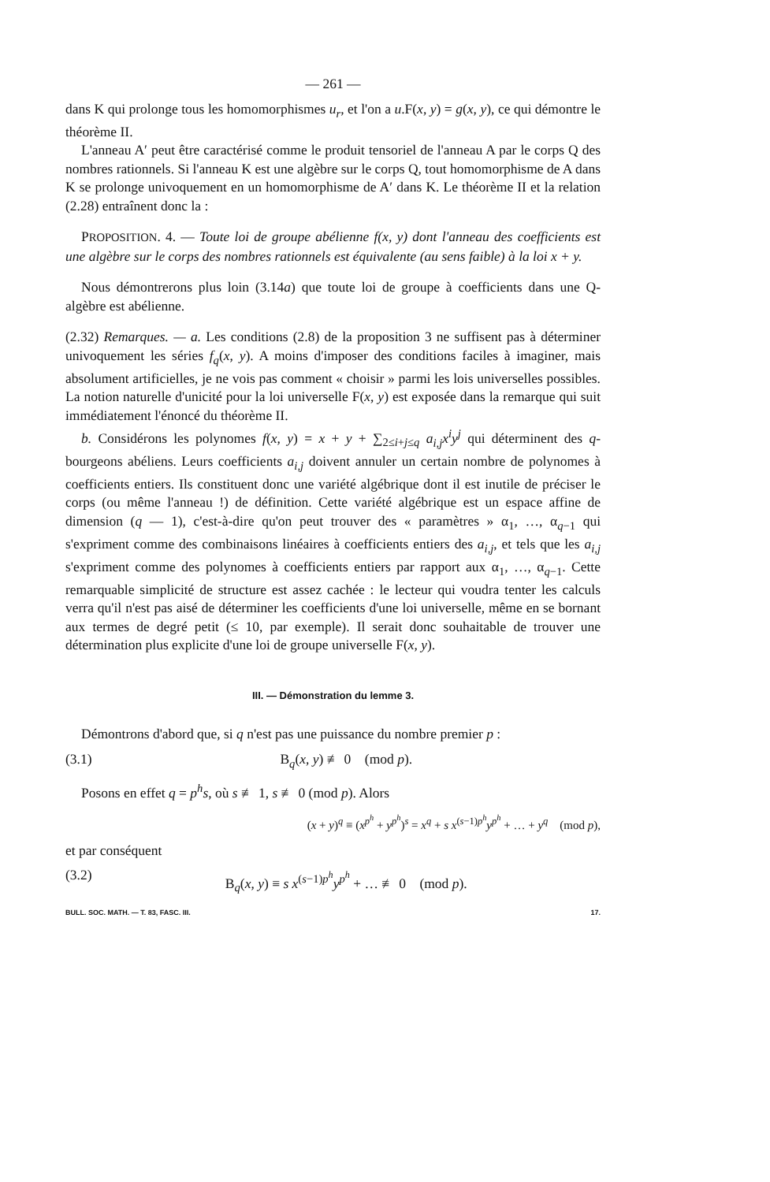— 261 —
dans K qui prolonge tous les homomorphismes u<sub>r</sub>, et l'on a u.F(x, y) = g(x, y), ce qui démontre le théorème II.
L'anneau A′ peut être caractérisé comme le produit tensoriel de l'anneau A par le corps Q des nombres rationnels. Si l'anneau K est une algèbre sur le corps Q, tout homomorphisme de A dans K se prolonge univoquement en un homomorphisme de A′ dans K. Le théorème II et la relation (2.28) entraînent donc la :
PROPOSITION. 4. — Toute loi de groupe abélienne f(x, y) dont l'anneau des coefficients est une algèbre sur le corps des nombres rationnels est équivalente (au sens faible) à la loi x + y.
Nous démontrerons plus loin (3.14a) que toute loi de groupe à coefficients dans une Q-algèbre est abélienne.
(2.32) Remarques. — a. Les conditions (2.8) de la proposition 3 ne suffisent pas à déterminer univoquement les séries f<sub>q</sub>(x, y). A moins d'imposer des conditions faciles à imaginer, mais absolument artificielles, je ne vois pas comment « choisir » parmi les lois universelles possibles. La notion naturelle d'unicité pour la loi universelle F(x, y) est exposée dans la remarque qui suit immédiatement l'énoncé du théorème II.
b. Considérons les polynomes f(x, y) = x + y + ∑<sub>2≤i+j≤q</sub> a<sub>i,j</sub>x<sup>i</sup>y<sup>j</sup> qui déterminent des q-bourgeons abéliens. Leurs coefficients a<sub>i,j</sub> doivent annuler un certain nombre de polynomes à coefficients entiers. Ils constituent donc une variété algébrique dont il est inutile de préciser le corps (ou même l'anneau !) de définition. Cette variété algébrique est un espace affine de dimension (q — 1), c'est-à-dire qu'on peut trouver des « paramètres » α<sub>1</sub>, …, α<sub>q−1</sub> qui s'expriment comme des combinaisons linéaires à coefficients entiers des a<sub>i,j</sub>, et tels que les a<sub>i,j</sub> s'expriment comme des polynomes à coefficients entiers par rapport aux α<sub>1</sub>, …, α<sub>q−1</sub>. Cette remarquable simplicité de structure est assez cachée : le lecteur qui voudra tenter les calculs verra qu'il n'est pas aisé de déterminer les coefficients d'une loi universelle, même en se bornant aux termes de degré petit (≤ 10, par exemple). Il serait donc souhaitable de trouver une détermination plus explicite d'une loi de groupe universelle F(x, y).
III. — Démonstration du lemme 3.
Démontrons d'abord que, si q n'est pas une puissance du nombre premier p :
(3.1) B<sub>q</sub>(x, y) ≢ 0 (mod p).
Posons en effet q = p<sup>h</sup>s, où s ≢ 1, s ≢ 0 (mod p). Alors
(x + y)<sup>q</sup> ≡ (x<sup>p<sup>h</sup></sup> + y<sup>p<sup>h</sup></sup>)<sup>s</sup> = x<sup>q</sup> + s x<sup>(s−1)p<sup>h</sup></sup>y<sup>p<sup>h</sup></sup> + … + y<sup>q</sup> (mod p),
et par conséquent
(3.2) B<sub>q</sub>(x, y) ≡ s x<sup>(s−1)p<sup>h</sup></sup>y<sup>p<sup>h</sup></sup> + … ≢ 0 (mod p).
BULL. SOC. MATH. — T. 83, FASC. III. 17.